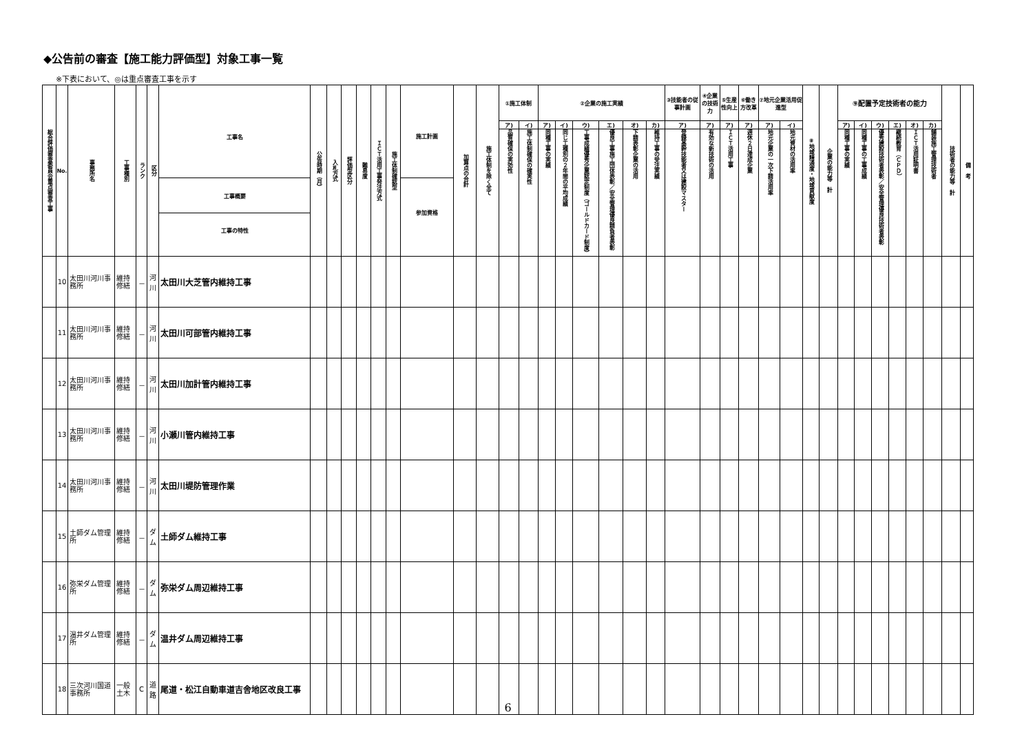◆公告前の審査【施工能力評価型】対象工事一覧
※下表において、◎は重点審査工事を示す
| 総合評価審査委員会重点審査工事 | No. | 事務所名 | 工事種別 | ランク | 区分 | 工事名 工事概要 工事の特性 | 公告時期（月） | 入札方式 | 評価型区分 | 難易度 | ＩＣＴ活用工事発注方式 | 施工体制確認型 | 施工計画 参加資格 | 加算点の合計 | 施工体制を除く全て | ①施工体制 | | ②企業の施工実績 | | | | | | ③技能者の従事計画 | ④企業の技術力 | ⑤生産性向上 | ⑥働き方改革 | ⑦地元企業活用促進型 | | ⑧地域精通度・地域貢献度 | 企業の能力等 計 | ⑨配置予定技術者の能力 | | | | | | 技術者の能力等 計 | 備 考 |
| --- | --- | --- | --- | --- | --- | --- | --- | --- | --- | --- | --- | --- | --- | --- | --- | --- | --- | --- | --- | --- | --- | --- | --- | --- | --- | --- | --- | --- | --- | --- | --- | --- | --- | --- | --- | --- | --- | --- | --- |
| | | | | | | | | | | | | | | | | ア) | イ) | ア) | イ) | ウ) | エ) | オ) | カ) | ア) | ア) | ア) | ア) | ア) | イ) | | | ア) | イ) | ウ) | エ) | オ) | カ) | | |
| | | | | | | | | | | | | | | | | 品質確保の実効性 | 施工体制確保の確実性 | 同種工事の実績 | 同じ工種別の２年間の平均成績 | 工事成績優秀企業認定制度（ゴールドカード制度） | 優良工事施工団体表彰／安全管理優良請負者表彰 | 下請表彰企業の活用 | 維持工事の受注実績 | 登録基幹技能者又は建設マスター | 有効な新技術の活用 | ＩＣＴ活用工事 | 週休２日達成企業 | 地元企業の一次下請活用率 | 地元資材の活用率 | | | 同種工事の実績 | 同種工事の工事成績 | 優秀建設技術者表彰／安全管理優良技術者表彰 | 継続教育（ＣＰＤ） | ＩＣＴ活用証明書 | 舗装施工管理技術者 | | |
| | 10 | 太田川河川事務所 | 維持修繕 | － | 河川 | 太田川大芝管内維持工事 | | | | | | | | | | | | | | | | | | | | | | | | | | | | | | | | | |
| | 11 | 太田川河川事務所 | 維持修繕 | － | 河川 | 太田川可部管内維持工事 | | | | | | | | | | | | | | | | | | | | | | | | | | | | | | | | | |
| | 12 | 太田川河川事務所 | 維持修繕 | － | 河川 | 太田川加計管内維持工事 | | | | | | | | | | | | | | | | | | | | | | | | | | | | | | | | | |
| | 13 | 太田川河川事務所 | 維持修繕 | － | 河川 | 小瀬川管内維持工事 | | | | | | | | | | | | | | | | | | | | | | | | | | | | | | | | | |
| | 14 | 太田川河川事務所 | 維持修繕 | － | 河川 | 太田川堤防管理作業 | | | | | | | | | | | | | | | | | | | | | | | | | | | | | | | | | |
| | 15 | 土師ダム管理所 | 維持修繕 | － | ダム | 土師ダム維持工事 | | | | | | | | | | | | | | | | | | | | | | | | | | | | | | | | | |
| | 16 | 弥栄ダム管理所 | 維持修繕 | － | ダム | 弥栄ダム周辺維持工事 | | | | | | | | | | | | | | | | | | | | | | | | | | | | | | | | | |
| | 17 | 温井ダム管理所 | 維持修繕 | － | ダム | 温井ダム周辺維持工事 | | | | | | | | | | | | | | | | | | | | | | | | | | | | | | | | | |
| | 18 | 三次河川国道事務所 | 一般土木 | C | 道路 | 尾道・松江自動車道吉舎地区改良工事 | | | | | | | | | | | | | | | | | | | | | | | | | | | | | | | | | |
6